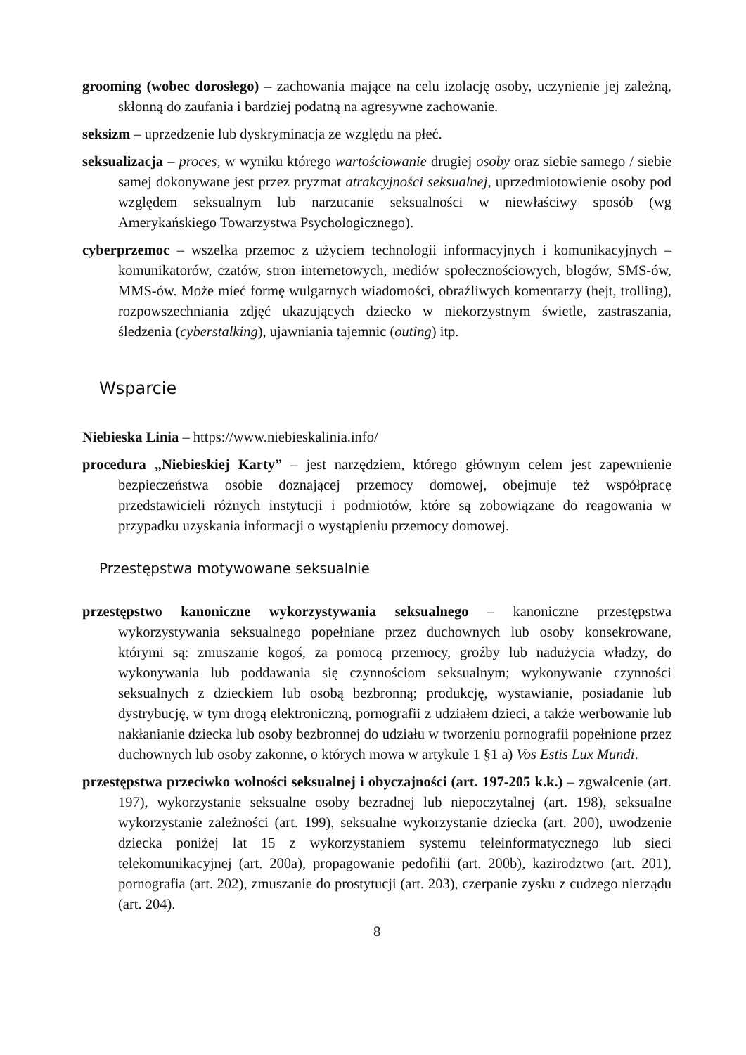grooming (wobec dorosłego) – zachowania mające na celu izolację osoby, uczynienie jej zależną, skłonną do zaufania i bardziej podatną na agresywne zachowanie.
seksizm – uprzedzenie lub dyskryminacja ze względu na płeć.
seksualizacja – proces, w wyniku którego wartościowanie drugiej osoby oraz siebie samego / siebie samej dokonywane jest przez pryzmat atrakcyjności seksualnej, uprzedmiotowienie osoby pod względem seksualnym lub narzucanie seksualności w niewłaściwy sposób (wg Amerykańskiego Towarzystwa Psychologicznego).
cyberprzemoc – wszelka przemoc z użyciem technologii informacyjnych i komunikacyjnych – komunikatorów, czatów, stron internetowych, mediów społecznościowych, blogów, SMS-ów, MMS-ów. Może mieć formę wulgarnych wiadomości, obraźliwych komentarzy (hejt, trolling), rozpowszechniania zdjęć ukazujących dziecko w niekorzystnym świetle, zastraszania, śledzenia (cyberstalking), ujawniania tajemnic (outing) itp.
Wsparcie
Niebieska Linia – https://www.niebieskalinia.info/
procedura „Niebieskiej Karty” – jest narzędziem, którego głównym celem jest zapewnienie bezpieczeństwa osobie doznającej przemocy domowej, obejmuje też współpracę przedstawicieli różnych instytucji i podmiotów, które są zobowiązane do reagowania w przypadku uzyskania informacji o wystąpieniu przemocy domowej.
Przestępstwa motywowane seksualnie
przestępstwo kanoniczne wykorzystywania seksualnego – kanoniczne przestępstwa wykorzystywania seksualnego popełniane przez duchownych lub osoby konsekrowane, którymi są: zmuszanie kogoś, za pomocą przemocy, groźby lub nadużycia władzy, do wykonywania lub poddawania się czynnościom seksualnym; wykonywanie czynności seksualnych z dzieckiem lub osobą bezbronną; produkcję, wystawianie, posiadanie lub dystrybucję, w tym drogą elektroniczną, pornografii z udziałem dzieci, a także werbowanie lub nakłanianie dziecka lub osoby bezbronnej do udziału w tworzeniu pornografii popełnione przez duchownych lub osoby zakonne, o których mowa w artykule 1 §1 a) Vos Estis Lux Mundi.
przestępstwa przeciwko wolności seksualnej i obyczajności (art. 197-205 k.k.) – zgwałcenie (art. 197), wykorzystanie seksualne osoby bezradnej lub niepoczytalnej (art. 198), seksualne wykorzystanie zależności (art. 199), seksualne wykorzystanie dziecka (art. 200), uwodzenie dziecka poniżej lat 15 z wykorzystaniem systemu teleinformatycznego lub sieci telekomunikacyjnej (art. 200a), propagowanie pedofilii (art. 200b), kazirodztwo (art. 201), pornografia (art. 202), zmuszanie do prostytucji (art. 203), czerpanie zysku z cudzego nierządu (art. 204).
8